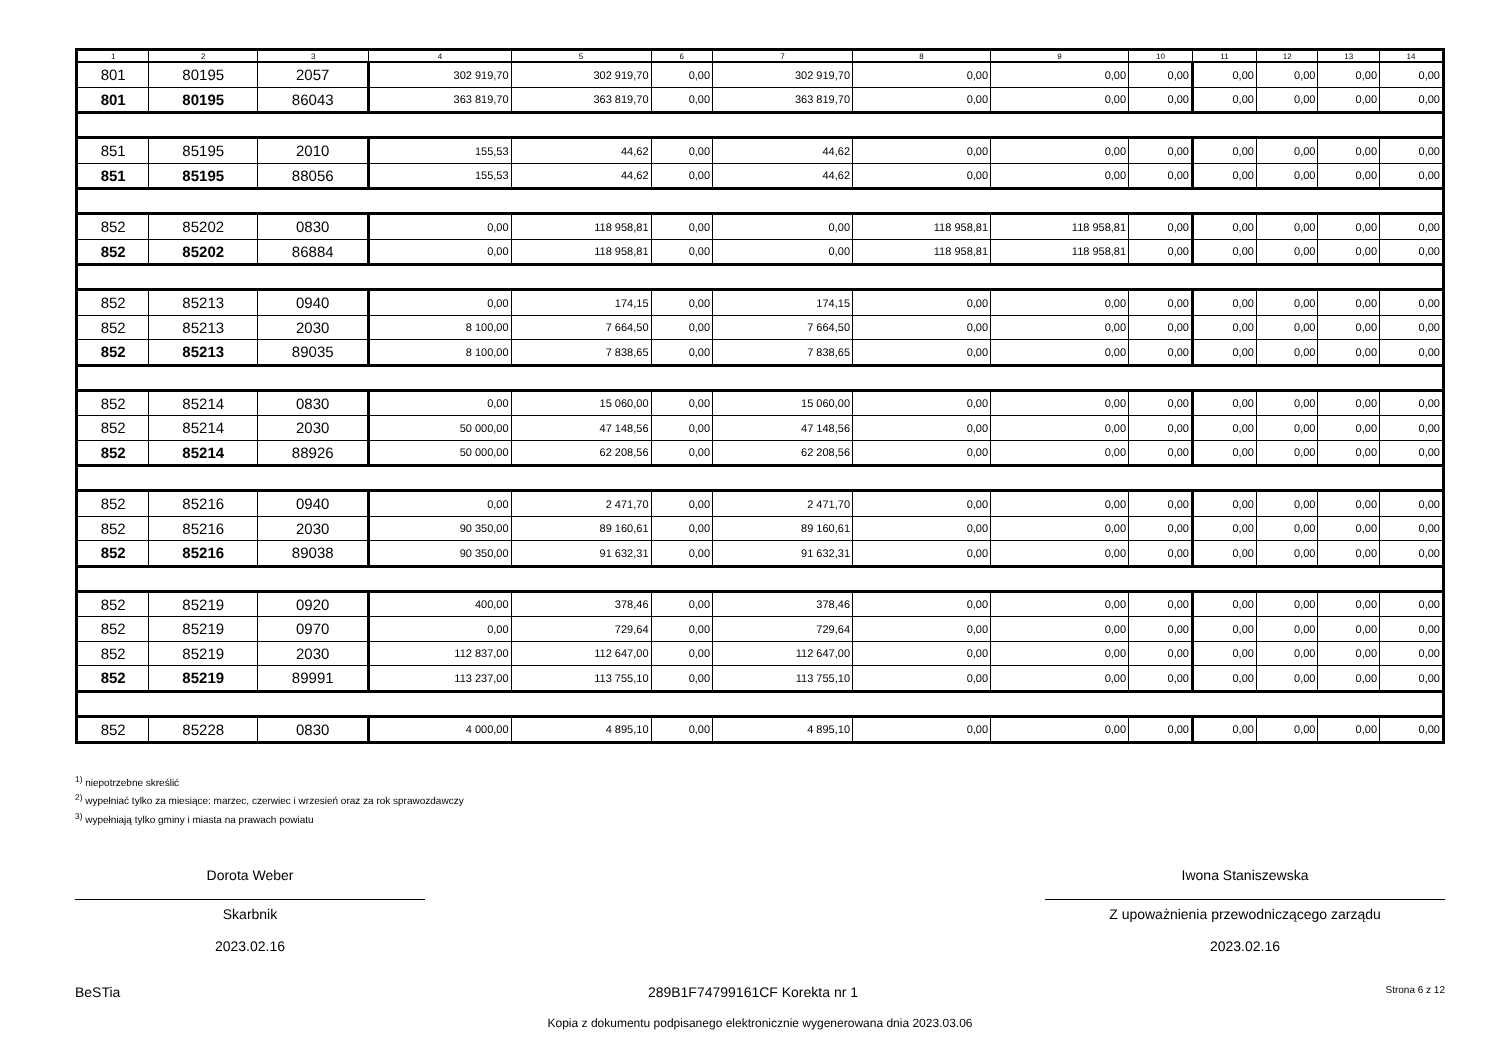| 1 | 2 | 3 | 4 | 5 | 6 | 7 | 8 | 9 | 10 | 11 | 12 | 13 | 14 |
| --- | --- | --- | --- | --- | --- | --- | --- | --- | --- | --- | --- | --- | --- |
| 801 | 80195 | 2057 | 302 919,70 | 302 919,70 | 0,00 | 302 919,70 | 0,00 | 0,00 | 0,00 | 0,00 | 0,00 | 0,00 | 0,00 |
| 801 | 80195 | 86043 | 363 819,70 | 363 819,70 | 0,00 | 363 819,70 | 0,00 | 0,00 | 0,00 | 0,00 | 0,00 | 0,00 | 0,00 |
| 851 | 85195 | 2010 | 155,53 | 44,62 | 0,00 | 44,62 | 0,00 | 0,00 | 0,00 | 0,00 | 0,00 | 0,00 | 0,00 |
| 851 | 85195 | 88056 | 155,53 | 44,62 | 0,00 | 44,62 | 0,00 | 0,00 | 0,00 | 0,00 | 0,00 | 0,00 | 0,00 |
| 852 | 85202 | 0830 | 0,00 | 118 958,81 | 0,00 | 0,00 | 118 958,81 | 118 958,81 | 0,00 | 0,00 | 0,00 | 0,00 | 0,00 |
| 852 | 85202 | 86884 | 0,00 | 118 958,81 | 0,00 | 0,00 | 118 958,81 | 118 958,81 | 0,00 | 0,00 | 0,00 | 0,00 | 0,00 |
| 852 | 85213 | 0940 | 0,00 | 174,15 | 0,00 | 174,15 | 0,00 | 0,00 | 0,00 | 0,00 | 0,00 | 0,00 | 0,00 |
| 852 | 85213 | 2030 | 8 100,00 | 7 664,50 | 0,00 | 7 664,50 | 0,00 | 0,00 | 0,00 | 0,00 | 0,00 | 0,00 | 0,00 |
| 852 | 85213 | 89035 | 8 100,00 | 7 838,65 | 0,00 | 7 838,65 | 0,00 | 0,00 | 0,00 | 0,00 | 0,00 | 0,00 | 0,00 |
| 852 | 85214 | 0830 | 0,00 | 15 060,00 | 0,00 | 15 060,00 | 0,00 | 0,00 | 0,00 | 0,00 | 0,00 | 0,00 | 0,00 |
| 852 | 85214 | 2030 | 50 000,00 | 47 148,56 | 0,00 | 47 148,56 | 0,00 | 0,00 | 0,00 | 0,00 | 0,00 | 0,00 | 0,00 |
| 852 | 85214 | 88926 | 50 000,00 | 62 208,56 | 0,00 | 62 208,56 | 0,00 | 0,00 | 0,00 | 0,00 | 0,00 | 0,00 | 0,00 |
| 852 | 85216 | 0940 | 0,00 | 2 471,70 | 0,00 | 2 471,70 | 0,00 | 0,00 | 0,00 | 0,00 | 0,00 | 0,00 | 0,00 |
| 852 | 85216 | 2030 | 90 350,00 | 89 160,61 | 0,00 | 89 160,61 | 0,00 | 0,00 | 0,00 | 0,00 | 0,00 | 0,00 | 0,00 |
| 852 | 85216 | 89038 | 90 350,00 | 91 632,31 | 0,00 | 91 632,31 | 0,00 | 0,00 | 0,00 | 0,00 | 0,00 | 0,00 | 0,00 |
| 852 | 85219 | 0920 | 400,00 | 378,46 | 0,00 | 378,46 | 0,00 | 0,00 | 0,00 | 0,00 | 0,00 | 0,00 | 0,00 |
| 852 | 85219 | 0970 | 0,00 | 729,64 | 0,00 | 729,64 | 0,00 | 0,00 | 0,00 | 0,00 | 0,00 | 0,00 | 0,00 |
| 852 | 85219 | 2030 | 112 837,00 | 112 647,00 | 0,00 | 112 647,00 | 0,00 | 0,00 | 0,00 | 0,00 | 0,00 | 0,00 | 0,00 |
| 852 | 85219 | 89991 | 113 237,00 | 113 755,10 | 0,00 | 113 755,10 | 0,00 | 0,00 | 0,00 | 0,00 | 0,00 | 0,00 | 0,00 |
| 852 | 85228 | 0830 | 4 000,00 | 4 895,10 | 0,00 | 4 895,10 | 0,00 | 0,00 | 0,00 | 0,00 | 0,00 | 0,00 | 0,00 |
<sup>1)</sup> niepotrzebne skreślić
<sup>2)</sup> wypełniać tylko za miesiące: marzec, czerwiec i wrzesień oraz za rok sprawozdawczy
<sup>3)</sup> wypełniają tylko gminy i miasta na prawach powiatu
Dorota Weber
Skarbnik
2023.02.16
Iwona Staniszewska
Z upoważnienia przewodniczącego zarządu
2023.02.16
BeSTia 289B1F74799161CF Korekta nr 1 Strona 6 z 12
Kopia z dokumentu podpisanego elektronicznie wygenerowana dnia 2023.03.06